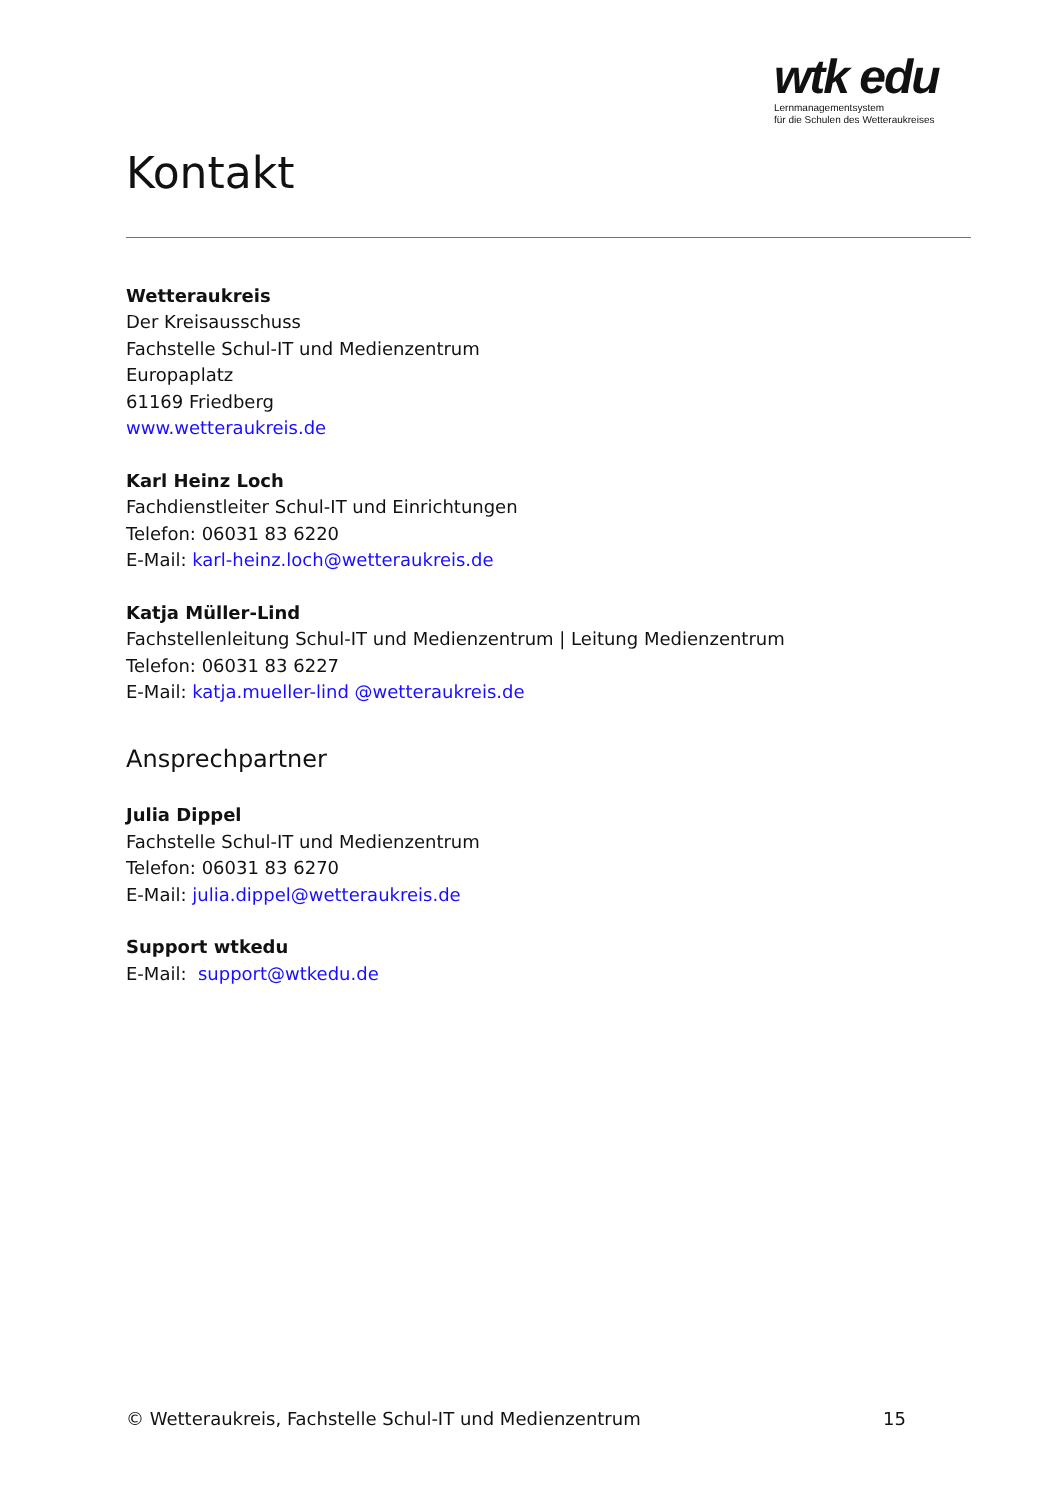wtk edu
Lernmanagementsystem
für die Schulen des Wetteraukreises
Kontakt
Wetteraukreis
Der Kreisausschuss
Fachstelle Schul-IT und Medienzentrum
Europaplatz
61169 Friedberg
www.wetteraukreis.de
Karl Heinz Loch
Fachdienstleiter Schul-IT und Einrichtungen
Telefon: 06031 83 6220
E-Mail: karl-heinz.loch@wetteraukreis.de
Katja Müller-Lind
Fachstellenleitung Schul-IT und Medienzentrum | Leitung Medienzentrum
Telefon: 06031 83 6227
E-Mail: katja.mueller-lind @wetteraukreis.de
Ansprechpartner
Julia Dippel
Fachstelle Schul-IT und Medienzentrum
Telefon: 06031 83 6270
E-Mail: julia.dippel@wetteraukreis.de
Support wtkedu
E-Mail: support@wtkedu.de
© Wetteraukreis, Fachstelle Schul-IT und Medienzentrum 15